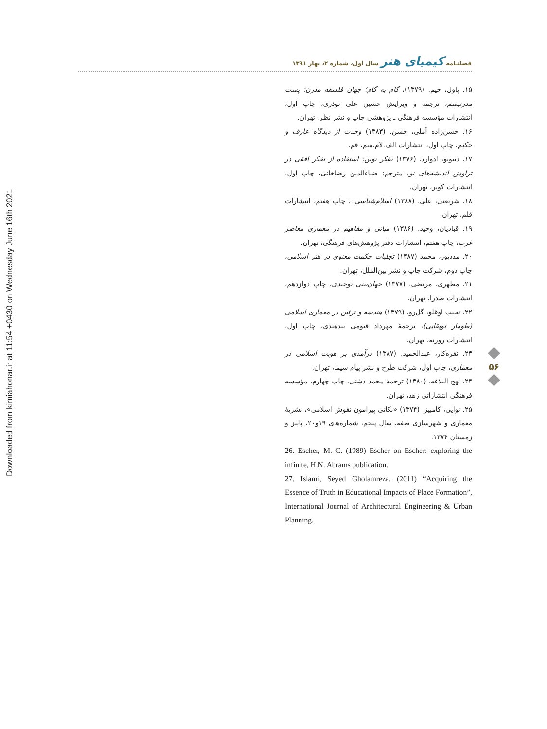Downloaded from kimiahonar.ir at 11:54 +0430 on Wednesday June 16th 2021
فصلنـامه کیمیای هنر سال اول، شماره ۲، بهار ۱۳۹۱
۱۵. پاول، جیم. (۱۳۷۹)، گام به گام؛ جهان فلسفه مدرن: پست مدرنیسم، ترجمه و ویرایش حسین علی نوذری، چاپ اول، انتشارات مؤسسه فرهنگی ـ پژوهشی چاپ و نشر نظر. تهران.
۱۶. حسن‌زاده آملی، حسن. (۱۳۸۳) وحدت از دیدگاه عارف و حکیم، چاپ اول، انتشارات الف.لام.میم، قم.
۱۷. دیبونو، ادوارد. (۱۳۷۶) تفکر نوین: استفاده از تفکر افقی در تراوش اندیشه‌های نو، مترجم: ضیاءالدین رضاخانی، چاپ اول، انتشارات کویر، تهران.
۱۸. شریعتی، علی. (۱۳۸۸) اسلام‌شناسی۱، چاپ هفتم، انتشارات قلم، تهران.
۱۹. قبادیان، وحید. (۱۳۸۶) مبانی و مفاهیم در معماری معاصر غرب، چاپ هفتم، انتشارات دفتر پژوهش‌های فرهنگی، تهران.
۲۰. مددپور، محمد (۱۳۸۷) تجلیات حکمت معنوی در هنر اسلامی، چاپ دوم، شرکت چاپ و نشر بین‌الملل، تهران.
۲۱. مطهری، مرتضی. (۱۳۷۷) جهان‌بینی توحیدی، چاپ دوازدهم، انتشارات صدرا، تهران.
۲۲. نجیب اوغلو، گل‌رو. (۱۳۷۹) هندسه و تزئین در معماری اسلامی (طومار توپقاپی)، ترجمهٔ مهرداد قیومی بیدهندی، چاپ اول، انتشارات روزنه، تهران.
۲۳. نقره‌کار، عبدالحمید. (۱۳۸۷) درآمدی بر هویت اسلامی در معماری، چاپ اول، شرکت طرح و نشر پیام سیما، تهران.
۲۴. نهج البلاغه. (۱۳۸۰) ترجمهٔ محمد دشتی، چاپ چهارم، مؤسسه فرهنگی انتشاراتی زهد، تهران.
۲۵. نوایی، کامبیز. (۱۳۷۴) «نکاتی پیرامون نقوش اسلامی»، نشریهٔ معماری و شهرسازی صفه، سال پنجم، شماره‌های ۱۹و۲۰، پاییز و زمستان ۱۳۷۴.
26. Escher, M. C. (1989) Escher on Escher: exploring the infinite, H.N. Abrams publication.
27. Islami, Seyed Gholamreza. (2011) “Acquiring the Essence of Truth in Educational Impacts of Place Formation”, International Journal of Architectural Engineering & Urban Planning.
۵۶